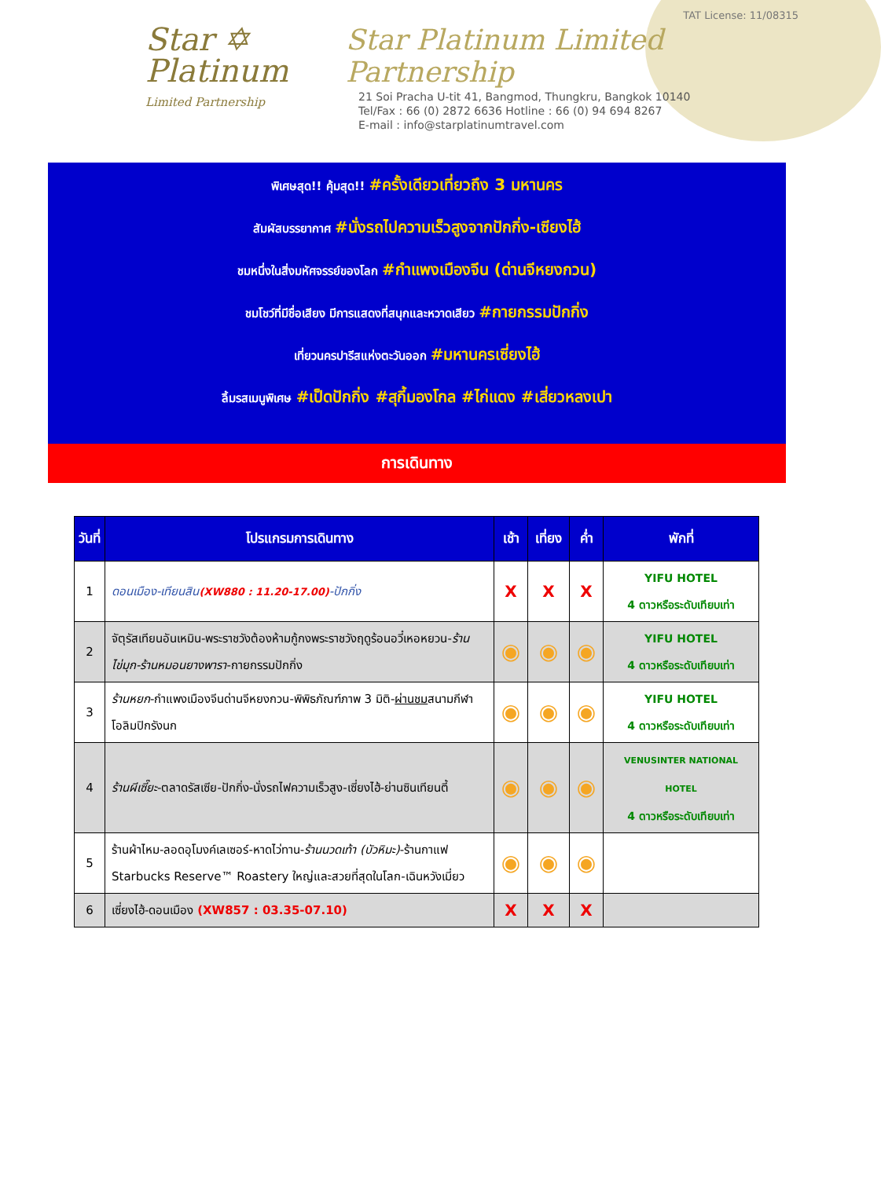Star ✡
Platinum
Limited Partnership
TAT License: 11/08315
Star Platinum Limited Partnership
21 Soi Pracha U-tit 41, Bangmod, Thungkru, Bangkok 10140
Tel/Fax : 66 (0) 2872 6636 Hotline : 66 (0) 94 694 8267
E-mail : info@starplatinumtravel.com
พิเศษสุด!! คุ้มสุด!! #ครั้งเดียวเที่ยวถึง 3 มหานคร
สัมผัสบรรยากาศ #นั่งรถไปความเร็วสูงจากปักกิ่ง-เซียงไฮ้
ชมหนึ่งในสิ่งมหัศจรรย์ของโลก #กำแพงเมืองจีน (ด่านจีหยงกวน)
ชมโชว์ที่มีชื่อเสียง มีการแสดงที่สนุกและหวาดเสียว #กายกรรมปักกิ่ง
เที่ยวนครปารีสแห่งตะวันออก #มหานครเซี่ยงไฮ้
ลิ้มรสเมนูพิเศษ #เป็ดปักกิ่ง #สุกี้มองโกล #ไก่แดง #เสี่ยวหลงเปา
การเดินทาง
| วันที่ | โปรแกรมการเดินทาง | เช้า | เที่ยง | ค่ำ | พักที่ |
| --- | --- | --- | --- | --- | --- |
| 1 | ดอนเมือง-เทียนสิน (XW880 : 11.20-17.00) -ปักกิ่ง | X | X | X | YIFU HOTEL 4 ดาวหรือระดับเทียบเท่า |
| 2 | จัตุรัสเทียนอันเหมิน-พระราชวังต้องห้ามกู้กงพระราชวังฤดูร้อนอวี๋เหอหยวน- ร้านไข่มุก-ร้านหมอนยางพารา -กายกรรมปักกิ่ง | ◉ | ◉ | ◉ | YIFU HOTEL 4 ดาวหรือระดับเทียบเท่า |
| 3 | ร้านหยก -กำแพงเมืองจีนด่านจีหยงกวน-พิพิธภัณฑ์ภาพ 3 มิติ- ผ่านชม สนามกีฬาโอลิมปิกรังนก | ◉ | ◉ | ◉ | YIFU HOTEL 4 ดาวหรือระดับเทียบเท่า |
| 4 | ร้านผีเซี๊ยะ -ตลาดรัสเซีย-ปักกิ่ง-นั่งรถไฟความเร็วสูง-เซี่ยงไฮ้-ย่านซินเทียนตี้ | ◉ | ◉ | ◉ | VENUSINTER NATIONAL HOTEL 4 ดาวหรือระดับเทียบเท่า |
| 5 | ร้านผ้าไหม-ลอดอุโมงค์เลเซอร์-หาดไว่ทาน- ร้านนวดเท้า (บัวหิมะ) -ร้านกาแฟ Starbucks Reserve™ Roastery ใหญ่และสวยที่สุดในโลก-เฉินหวังเมี่ยว | ◉ | ◉ | ◉ | |
| 6 | เซี่ยงไฮ้-ดอนเมือง (XW857 : 03.35-07.10) | X | X | X | |